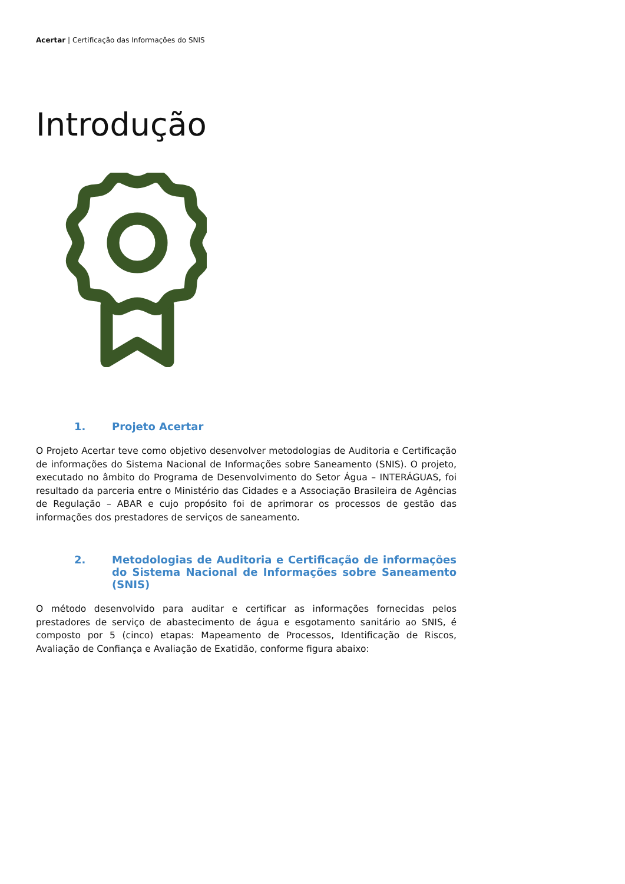Acertar | Certificação das Informações do SNIS
Introdução
1. Projeto Acertar
O Projeto Acertar teve como objetivo desenvolver metodologias de Auditoria e Certificação de informações do Sistema Nacional de Informações sobre Saneamento (SNIS). O projeto, executado no âmbito do Programa de Desenvolvimento do Setor Água – INTERÁGUAS, foi resultado da parceria entre o Ministério das Cidades e a Associação Brasileira de Agências de Regulação – ABAR e cujo propósito foi de aprimorar os processos de gestão das informações dos prestadores de serviços de saneamento.
2. Metodologias de Auditoria e Certificação de informações do Sistema Nacional de Informações sobre Saneamento (SNIS)
O método desenvolvido para auditar e certificar as informações fornecidas pelos prestadores de serviço de abastecimento de água e esgotamento sanitário ao SNIS, é composto por 5 (cinco) etapas: Mapeamento de Processos, Identificação de Riscos, Avaliação de Confiança e Avaliação de Exatidão, conforme figura abaixo: